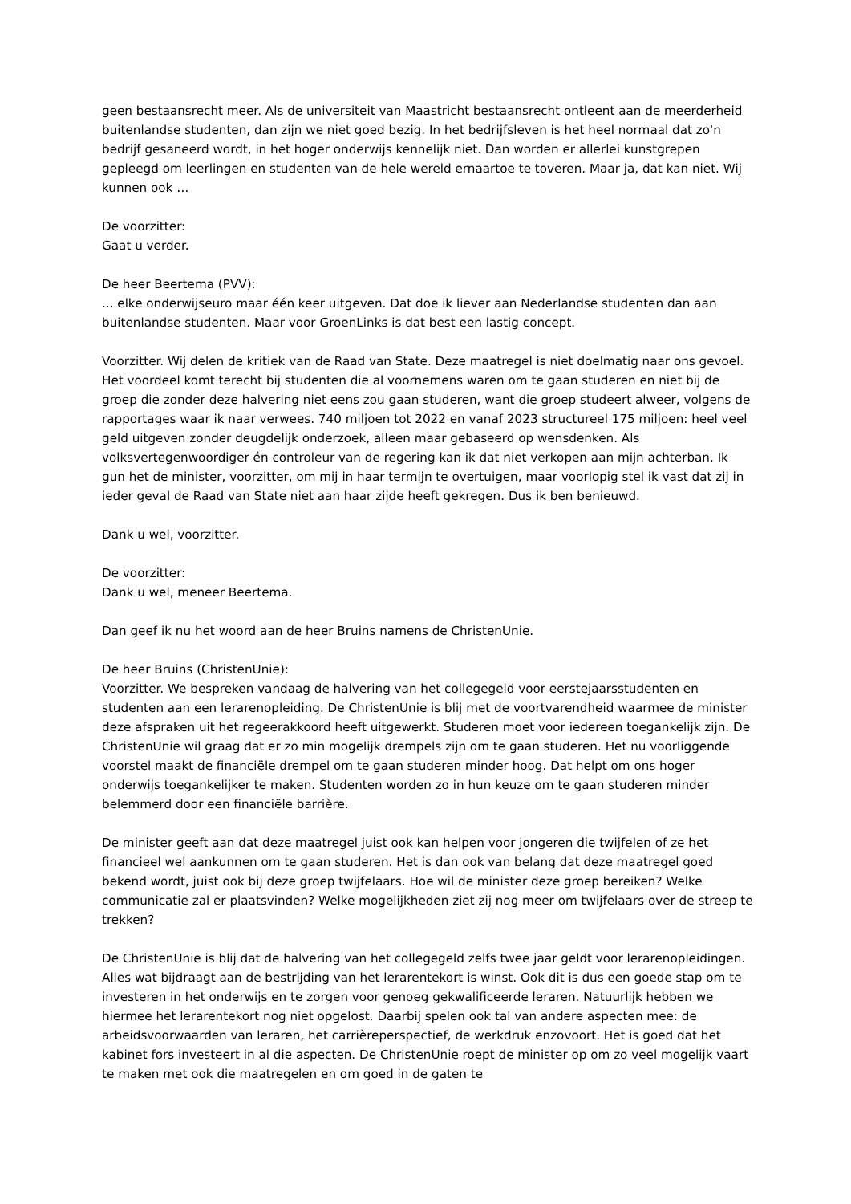geen bestaansrecht meer. Als de universiteit van Maastricht bestaansrecht ontleent aan de meerderheid buitenlandse studenten, dan zijn we niet goed bezig. In het bedrijfsleven is het heel normaal dat zo'n bedrijf gesaneerd wordt, in het hoger onderwijs kennelijk niet. Dan worden er allerlei kunstgrepen gepleegd om leerlingen en studenten van de hele wereld ernaartoe te toveren. Maar ja, dat kan niet. Wij kunnen ook …
De voorzitter:
Gaat u verder.
De heer Beertema (PVV):
... elke onderwijseuro maar één keer uitgeven. Dat doe ik liever aan Nederlandse studenten dan aan buitenlandse studenten. Maar voor GroenLinks is dat best een lastig concept.
Voorzitter. Wij delen de kritiek van de Raad van State. Deze maatregel is niet doelmatig naar ons gevoel. Het voordeel komt terecht bij studenten die al voornemens waren om te gaan studeren en niet bij de groep die zonder deze halvering niet eens zou gaan studeren, want die groep studeert alweer, volgens de rapportages waar ik naar verwees. 740 miljoen tot 2022 en vanaf 2023 structureel 175 miljoen: heel veel geld uitgeven zonder deugdelijk onderzoek, alleen maar gebaseerd op wensdenken. Als volksvertegenwoordiger én controleur van de regering kan ik dat niet verkopen aan mijn achterban. Ik gun het de minister, voorzitter, om mij in haar termijn te overtuigen, maar voorlopig stel ik vast dat zij in ieder geval de Raad van State niet aan haar zijde heeft gekregen. Dus ik ben benieuwd.
Dank u wel, voorzitter.
De voorzitter:
Dank u wel, meneer Beertema.
Dan geef ik nu het woord aan de heer Bruins namens de ChristenUnie.
De heer Bruins (ChristenUnie):
Voorzitter. We bespreken vandaag de halvering van het collegegeld voor eerstejaarsstudenten en studenten aan een lerarenopleiding. De ChristenUnie is blij met de voortvarendheid waarmee de minister deze afspraken uit het regeerakkoord heeft uitgewerkt. Studeren moet voor iedereen toegankelijk zijn. De ChristenUnie wil graag dat er zo min mogelijk drempels zijn om te gaan studeren. Het nu voorliggende voorstel maakt de financiële drempel om te gaan studeren minder hoog. Dat helpt om ons hoger onderwijs toegankelijker te maken. Studenten worden zo in hun keuze om te gaan studeren minder belemmerd door een financiële barrière.
De minister geeft aan dat deze maatregel juist ook kan helpen voor jongeren die twijfelen of ze het financieel wel aankunnen om te gaan studeren. Het is dan ook van belang dat deze maatregel goed bekend wordt, juist ook bij deze groep twijfelaars. Hoe wil de minister deze groep bereiken? Welke communicatie zal er plaatsvinden? Welke mogelijkheden ziet zij nog meer om twijfelaars over de streep te trekken?
De ChristenUnie is blij dat de halvering van het collegegeld zelfs twee jaar geldt voor lerarenopleidingen. Alles wat bijdraagt aan de bestrijding van het lerarentekort is winst. Ook dit is dus een goede stap om te investeren in het onderwijs en te zorgen voor genoeg gekwalificeerde leraren. Natuurlijk hebben we hiermee het lerarentekort nog niet opgelost. Daarbij spelen ook tal van andere aspecten mee: de arbeidsvoorwaarden van leraren, het carrièreperspectief, de werkdruk enzovoort. Het is goed dat het kabinet fors investeert in al die aspecten. De ChristenUnie roept de minister op om zo veel mogelijk vaart te maken met ook die maatregelen en om goed in de gaten te